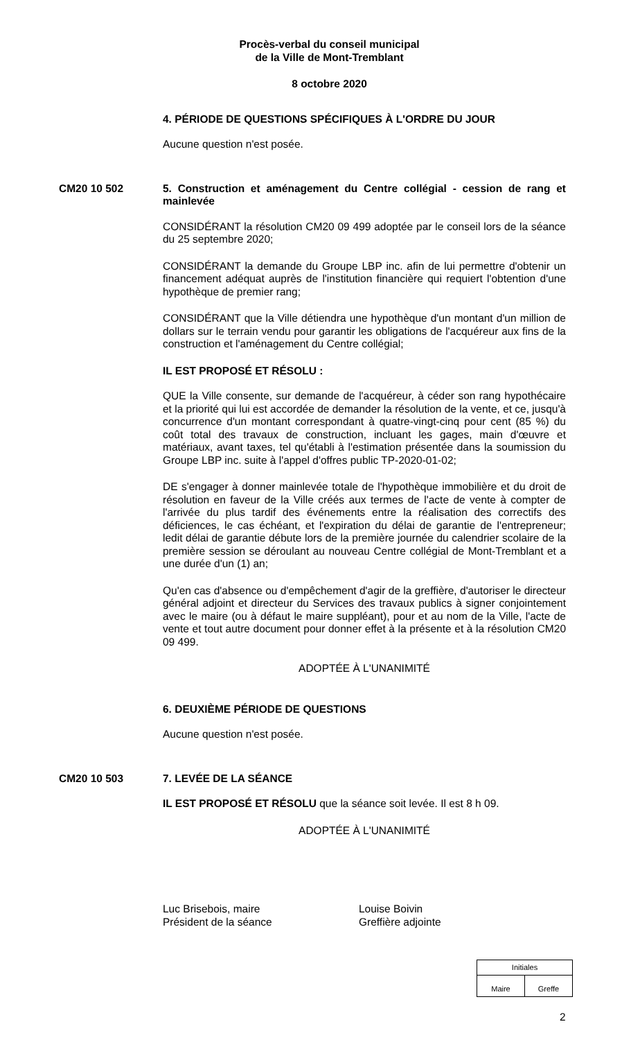Procès-verbal du conseil municipal
de la Ville de Mont-Tremblant
8 octobre 2020
4. PÉRIODE DE QUESTIONS SPÉCIFIQUES À L'ORDRE DU JOUR
Aucune question n'est posée.
CM20 10 502 5. Construction et aménagement du Centre collégial - cession de rang et mainlevée
CONSIDÉRANT la résolution CM20 09 499 adoptée par le conseil lors de la séance du 25 septembre 2020;
CONSIDÉRANT la demande du Groupe LBP inc. afin de lui permettre d'obtenir un financement adéquat auprès de l'institution financière qui requiert l'obtention d'une hypothèque de premier rang;
CONSIDÉRANT que la Ville détiendra une hypothèque d'un montant d'un million de dollars sur le terrain vendu pour garantir les obligations de l'acquéreur aux fins de la construction et l'aménagement du Centre collégial;
IL EST PROPOSÉ ET RÉSOLU :
QUE la Ville consente, sur demande de l'acquéreur, à céder son rang hypothécaire et la priorité qui lui est accordée de demander la résolution de la vente, et ce, jusqu'à concurrence d'un montant correspondant à quatre-vingt-cinq pour cent (85 %) du coût total des travaux de construction, incluant les gages, main d'œuvre et matériaux, avant taxes, tel qu'établi à l'estimation présentée dans la soumission du Groupe LBP inc. suite à l'appel d'offres public TP-2020-01-02;
DE s'engager à donner mainlevée totale de l'hypothèque immobilière et du droit de résolution en faveur de la Ville créés aux termes de l'acte de vente à compter de l'arrivée du plus tardif des événements entre la réalisation des correctifs des déficiences, le cas échéant, et l'expiration du délai de garantie de l'entrepreneur; ledit délai de garantie débute lors de la première journée du calendrier scolaire de la première session se déroulant au nouveau Centre collégial de Mont-Tremblant et a une durée d'un (1) an;
Qu'en cas d'absence ou d'empêchement d'agir de la greffière, d'autoriser le directeur général adjoint et directeur du Services des travaux publics à signer conjointement avec le maire (ou à défaut le maire suppléant), pour et au nom de la Ville, l'acte de vente et tout autre document pour donner effet à la présente et à la résolution CM20 09 499.
ADOPTÉE À L'UNANIMITÉ
6. DEUXIÈME PÉRIODE DE QUESTIONS
Aucune question n'est posée.
CM20 10 503 7. LEVÉE DE LA SÉANCE
IL EST PROPOSÉ ET RÉSOLU que la séance soit levée. Il est 8 h 09.
ADOPTÉE À L'UNANIMITÉ
Luc Brisebois, maire
Président de la séance
Louise Boivin
Greffière adjointe
| Initiales | |
| Maire | Greffe |
2